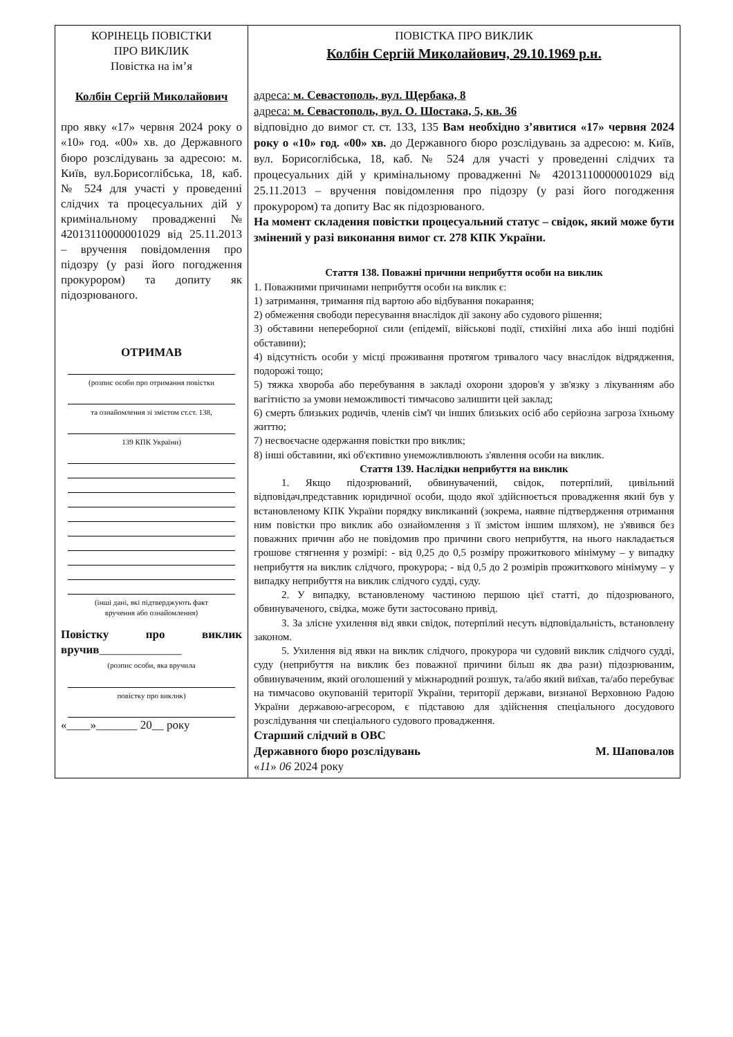| КОРІНЕЦЬ ПОВІСТКИ ПРО ВИКЛИК Повістка на ім’я Колбін Сергій Миколайович про явку «17» червня 2024 року о «10» год. «00» хв. до Державного бюро розслідувань за адресою: м. Київ, вул.Борисоглібська, 18, каб. № 524 для участі у проведенні слідчих та процесуальних дій у кримінальному провадженні № 42013110000001029 від 25.11.2013 – вручення повідомлення про підозру (у разі його погодження прокурором) та допиту як підозрюваного. ОТРИМАВ (розпис особи про отримання повістки та ознайомлення зі змістом ст.ст. 138, 139 КПК України) (інші дані, які підтверджують факт вручення або ознайомлення) Повістку про виклик вручив ______________ (розпис особи, яка вручила повістку про виклик) «____»_______ 20__ року | ПОВІСТКА ПРО ВИКЛИК Колбін Сергій Миколайович, 29.10.1969 р.н. адреса: м. Севастополь, вул. Щербака, 8 адреса: м. Севастополь, вул. О. Шостака, 5, кв. 36 відповідно до вимог ст. ст. 133, 135 Вам необхідно з’явитися «17» червня 2024 року о «10» год. «00» хв. до Державного бюро розслідувань за адресою: м. Київ, вул. Борисоглібська, 18, каб. № 524 для участі у проведенні слідчих та процесуальних дій у кримінальному провадженні № 42013110000001029 від 25.11.2013 – вручення повідомлення про підозру (у разі його погодження прокурором) та допиту Вас як підозрюваного. На момент складення повістки процесуальний статус – свідок, який може бути змінений у разі виконання вимог ст. 278 КПК України. Стаття 138. Поважні причини неприбуття особи на виклик 1. Поважними причинами неприбуття особи на виклик є: 1) затримання, тримання під вартою або відбування покарання; 2) обмеження свободи пересування внаслідок дії закону або судового рішення; 3) обставини непереборної сили (епідемії, військові події, стихійні лиха або інші подібні обставини); 4) відсутність особи у місці проживання протягом тривалого часу внаслідок відрядження, подорожі тощо; 5) тяжка хвороба або перебування в закладі охорони здоров'я у зв'язку з лікуванням або вагітністю за умови неможливості тимчасово залишити цей заклад; 6) смерть близьких родичів, членів сім'ї чи інших близьких осіб або серйозна загроза їхньому життю; 7) несвоєчасне одержання повістки про виклик; 8) інші обставини, які об'єктивно унеможливлюють з'явлення особи на виклик. Стаття 139. Наслідки неприбуття на виклик 1. Якщо підозрюваний, обвинувачений, свідок, потерпілий, цивільний відповідач,представник юридичної особи, щодо якої здійснюється провадження який був у встановленому КПК України порядку викликаний (зокрема, наявне підтвердження отримання ним повістки про виклик або ознайомлення з її змістом іншим шляхом), не з'явився без поважних причин або не повідомив про причини свого неприбуття, на нього накладається грошове стягнення у розмірі: - від 0,25 до 0,5 розміру прожиткового мінімуму – у випадку неприбуття на виклик слідчого, прокурора; - від 0,5 до 2 розмірів прожиткового мінімуму – у випадку неприбуття на виклик слідчого судді, суду. 2. У випадку, встановленому частиною першою цієї статті, до підозрюваного, обвинуваченого, свідка, може бути застосовано привід. 3. За злісне ухилення від явки свідок, потерпілий несуть відповідальність, встановлену законом. 5. Ухилення від явки на виклик слідчого, прокурора чи судовий виклик слідчого судді, суду (неприбуття на виклик без поважної причини більш як два рази) підозрюваним, обвинуваченим, який оголошений у міжнародний розшук, та/або який виїхав, та/або перебуває на тимчасово окупованій території України, території держави, визнаної Верховною Радою України державою-агресором, є підставою для здійснення спеціального досудового розслідування чи спеціального судового провадження. Старший слідчий в ОВС Державного бюро розслідувань М. Шаповалов « 11 » 06 2024 року |